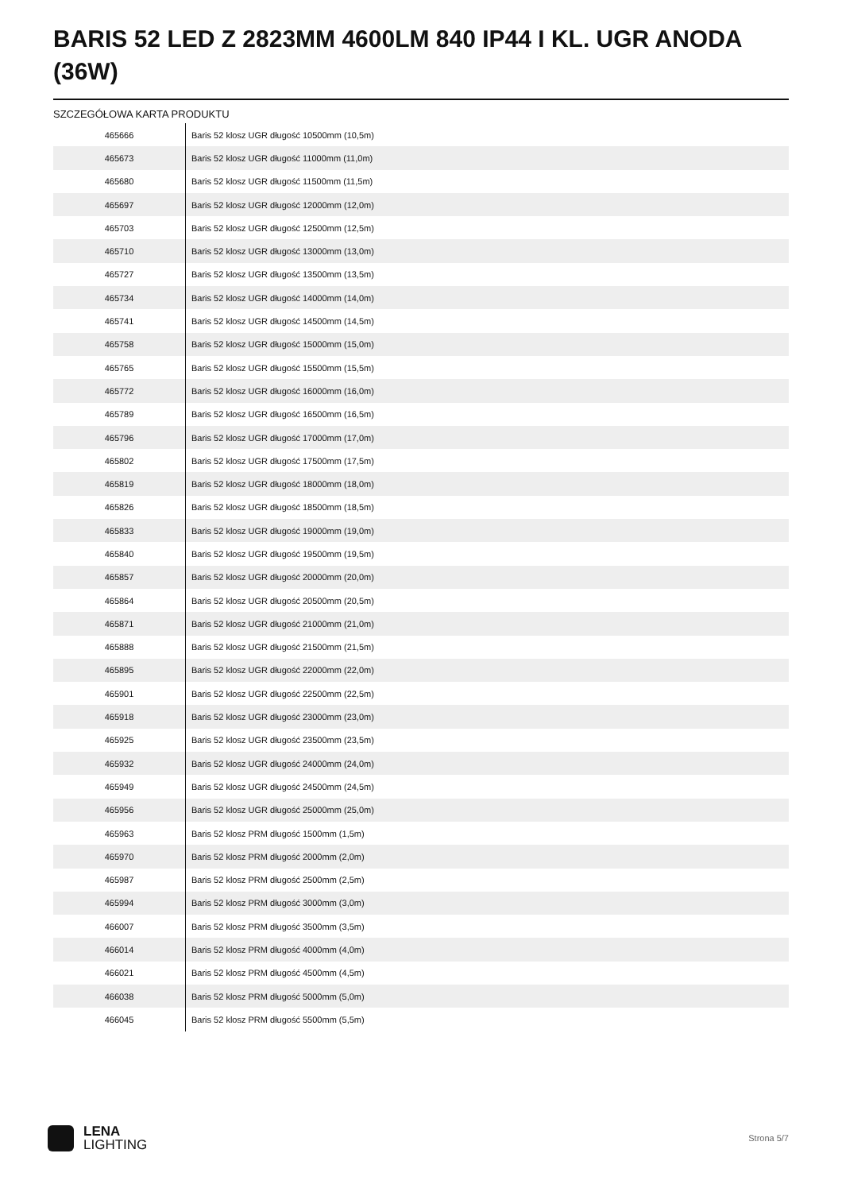BARIS 52 LED Z 2823MM 4600LM 840 IP44 I KL. UGR ANODA (36W)
SZCZEGÓŁOWA KARTA PRODUKTU
| 465666 | Baris 52 klosz UGR długość 10500mm (10,5m) |
| 465673 | Baris 52 klosz UGR długość 11000mm (11,0m) |
| 465680 | Baris 52 klosz UGR długość 11500mm (11,5m) |
| 465697 | Baris 52 klosz UGR długość 12000mm (12,0m) |
| 465703 | Baris 52 klosz UGR długość 12500mm (12,5m) |
| 465710 | Baris 52 klosz UGR długość 13000mm (13,0m) |
| 465727 | Baris 52 klosz UGR długość 13500mm (13,5m) |
| 465734 | Baris 52 klosz UGR długość 14000mm (14,0m) |
| 465741 | Baris 52 klosz UGR długość 14500mm (14,5m) |
| 465758 | Baris 52 klosz UGR długość 15000mm (15,0m) |
| 465765 | Baris 52 klosz UGR długość 15500mm (15,5m) |
| 465772 | Baris 52 klosz UGR długość 16000mm (16,0m) |
| 465789 | Baris 52 klosz UGR długość 16500mm (16,5m) |
| 465796 | Baris 52 klosz UGR długość 17000mm (17,0m) |
| 465802 | Baris 52 klosz UGR długość 17500mm (17,5m) |
| 465819 | Baris 52 klosz UGR długość 18000mm (18,0m) |
| 465826 | Baris 52 klosz UGR długość 18500mm (18,5m) |
| 465833 | Baris 52 klosz UGR długość 19000mm (19,0m) |
| 465840 | Baris 52 klosz UGR długość 19500mm (19,5m) |
| 465857 | Baris 52 klosz UGR długość 20000mm (20,0m) |
| 465864 | Baris 52 klosz UGR długość 20500mm (20,5m) |
| 465871 | Baris 52 klosz UGR długość 21000mm (21,0m) |
| 465888 | Baris 52 klosz UGR długość 21500mm (21,5m) |
| 465895 | Baris 52 klosz UGR długość 22000mm (22,0m) |
| 465901 | Baris 52 klosz UGR długość 22500mm (22,5m) |
| 465918 | Baris 52 klosz UGR długość 23000mm (23,0m) |
| 465925 | Baris 52 klosz UGR długość 23500mm (23,5m) |
| 465932 | Baris 52 klosz UGR długość 24000mm (24,0m) |
| 465949 | Baris 52 klosz UGR długość 24500mm (24,5m) |
| 465956 | Baris 52 klosz UGR długość 25000mm (25,0m) |
| 465963 | Baris 52 klosz PRM długość 1500mm (1,5m) |
| 465970 | Baris 52 klosz PRM długość 2000mm (2,0m) |
| 465987 | Baris 52 klosz PRM długość 2500mm (2,5m) |
| 465994 | Baris 52 klosz PRM długość 3000mm (3,0m) |
| 466007 | Baris 52 klosz PRM długość 3500mm (3,5m) |
| 466014 | Baris 52 klosz PRM długość 4000mm (4,0m) |
| 466021 | Baris 52 klosz PRM długość 4500mm (4,5m) |
| 466038 | Baris 52 klosz PRM długość 5000mm (5,0m) |
| 466045 | Baris 52 klosz PRM długość 5500mm (5,5m) |
LENA
LIGHTING
Strona 5/7